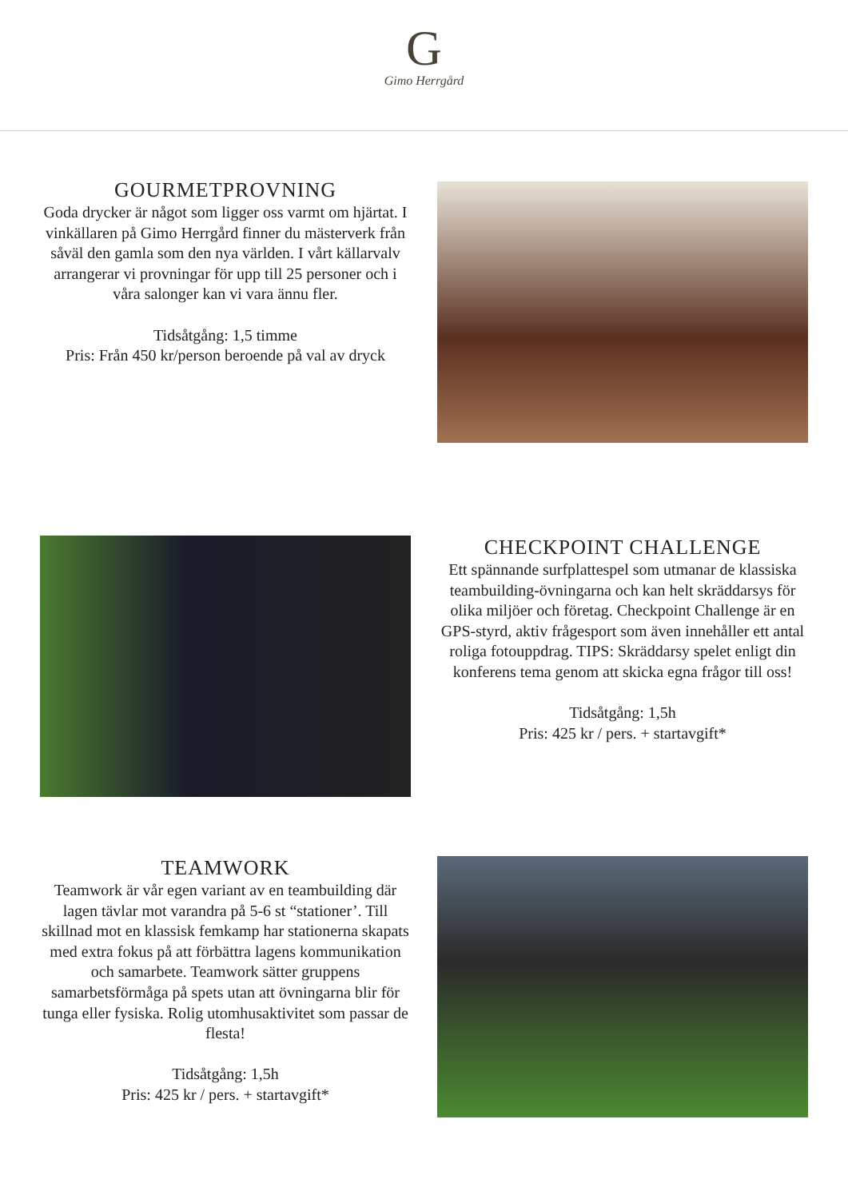G
Gimo Herrgård
GOURMETPROVNING
Goda drycker är något som ligger oss varmt om hjärtat. I vinkällaren på Gimo Herrgård finner du mästerverk från såväl den gamla som den nya världen. I vårt källarvalv arrangerar vi provningar för upp till 25 personer och i våra salonger kan vi vara ännu fler.
Tidsåtgång: 1,5 timme
Pris: Från 450 kr/person beroende på val av dryck
CHECKPOINT CHALLENGE
Ett spännande surfplattespel som utmanar de klassiska teambuilding-övningarna och kan helt skräddarsys för olika miljöer och företag. Checkpoint Challenge är en GPS-styrd, aktiv frågesport som även innehåller ett antal roliga fotouppdrag. TIPS: Skräddarsy spelet enligt din konferens tema genom att skicka egna frågor till oss!
Tidsåtgång: 1,5h
Pris: 425 kr / pers. + startavgift*
TEAMWORK
Teamwork är vår egen variant av en teambuilding där lagen tävlar mot varandra på 5-6 st “stationer’. Till skillnad mot en klassisk femkamp har stationerna skapats med extra fokus på att förbättra lagens kommunikation och samarbete. Teamwork sätter gruppens samarbetsförmåga på spets utan att övningarna blir för tunga eller fysiska. Rolig utomhusaktivitet som passar de flesta!
Tidsåtgång: 1,5h
Pris: 425 kr / pers. + startavgift*